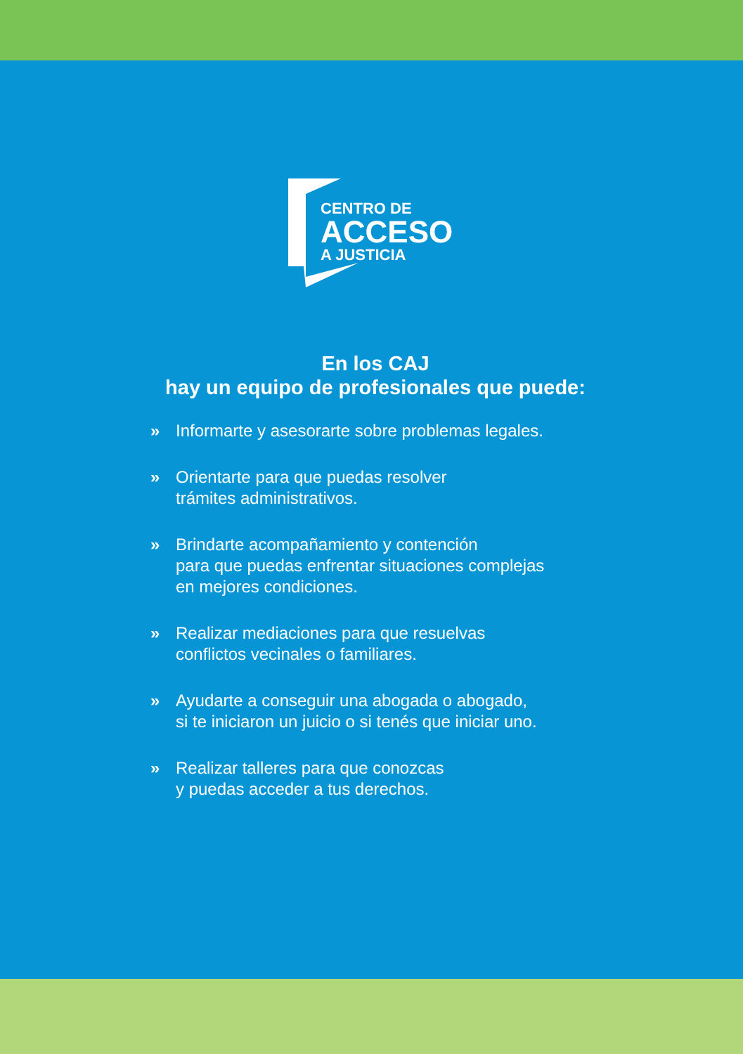CENTRO DE
ACCESO
A JUSTICIA
En los CAJ
hay un equipo de profesionales que puede:
» Informarte y asesorarte sobre problemas legales.
» Orientarte para que puedas resolver
trámites administrativos.
» Brindarte acompañamiento y contención
para que puedas enfrentar situaciones complejas
en mejores condiciones.
» Realizar mediaciones para que resuelvas
conflictos vecinales o familiares.
» Ayudarte a conseguir una abogada o abogado,
si te iniciaron un juicio o si tenés que iniciar uno.
» Realizar talleres para que conozcas
y puedas acceder a tus derechos.